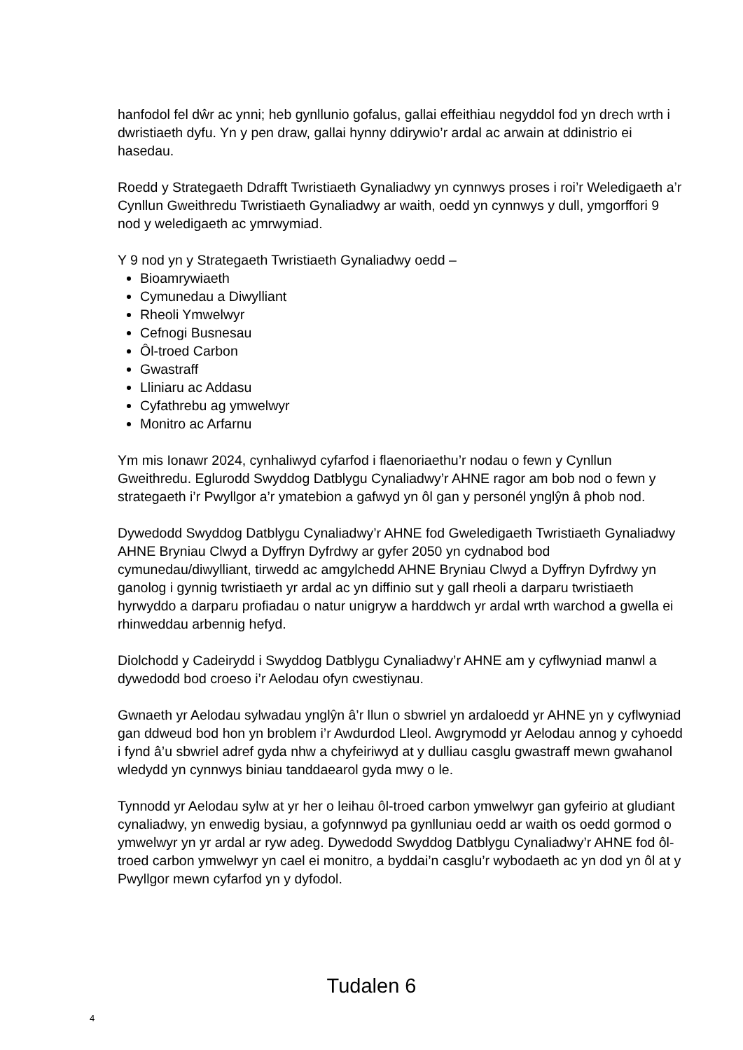hanfodol fel dŵr ac ynni; heb gynllunio gofalus, gallai effeithiau negyddol fod yn drech wrth i dwristiaeth dyfu. Yn y pen draw, gallai hynny ddirywio’r ardal ac arwain at ddinistrio ei hasedau.
Roedd y Strategaeth Ddrafft Twristiaeth Gynaliadwy yn cynnwys proses i roi’r Weledigaeth a’r Cynllun Gweithredu Twristiaeth Gynaliadwy ar waith, oedd yn cynnwys y dull, ymgorffori 9 nod y weledigaeth ac ymrwymiad.
Y 9 nod yn y Strategaeth Twristiaeth Gynaliadwy oedd –
Bioamrywiaeth
Cymunedau a Diwylliant
Rheoli Ymwelwyr
Cefnogi Busnesau
Ôl-troed Carbon
Gwastraff
Lliniaru ac Addasu
Cyfathrebu ag ymwelwyr
Monitro ac Arfarnu
Ym mis Ionawr 2024, cynhaliwyd cyfarfod i flaenoriaethu’r nodau o fewn y Cynllun Gweithredu. Eglurodd Swyddog Datblygu Cynaliadwy’r AHNE ragor am bob nod o fewn y strategaeth i’r Pwyllgor a’r ymatebion a gafwyd yn ôl gan y personél ynglŷn â phob nod.
Dywedodd Swyddog Datblygu Cynaliadwy’r AHNE fod Gweledigaeth Twristiaeth Gynaliadwy AHNE Bryniau Clwyd a Dyffryn Dyfrdwy ar gyfer 2050 yn cydnabod bod cymunedau/diwylliant, tirwedd ac amgylchedd AHNE Bryniau Clwyd a Dyffryn Dyfrdwy yn ganolog i gynnig twristiaeth yr ardal ac yn diffinio sut y gall rheoli a darparu twristiaeth hyrwyddo a darparu profiadau o natur unigryw a harddwch yr ardal wrth warchod a gwella ei rhinweddau arbennig hefyd.
Diolchodd y Cadeirydd i Swyddog Datblygu Cynaliadwy’r AHNE am y cyflwyniad manwl a dywedodd bod croeso i’r Aelodau ofyn cwestiynau.
Gwnaeth yr Aelodau sylwadau ynglŷn â’r llun o sbwriel yn ardaloedd yr AHNE yn y cyflwyniad gan ddweud bod hon yn broblem i’r Awdurdod Lleol. Awgrymodd yr Aelodau annog y cyhoedd i fynd â’u sbwriel adref gyda nhw a chyfeiriwyd at y dulliau casglu gwastraff mewn gwahanol wledydd yn cynnwys biniau tanddaearol gyda mwy o le.
Tynnodd yr Aelodau sylw at yr her o leihau ôl-troed carbon ymwelwyr gan gyfeirio at gludiant cynaliadwy, yn enwedig bysiau, a gofynnwyd pa gynlluniau oedd ar waith os oedd gormod o ymwelwyr yn yr ardal ar ryw adeg. Dywedodd Swyddog Datblygu Cynaliadwy’r AHNE fod ôl-troed carbon ymwelwyr yn cael ei monitro, a byddai’n casglu’r wybodaeth ac yn dod yn ôl at y Pwyllgor mewn cyfarfod yn y dyfodol.
Tudalen 6
4